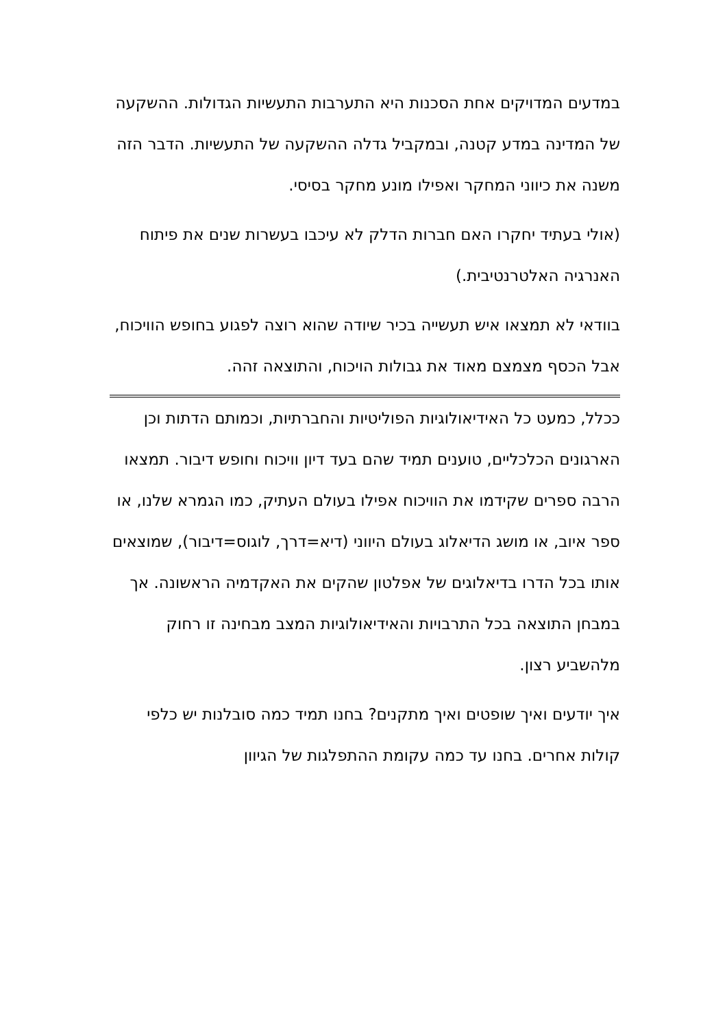במדעים המדויקים אחת הסכנות היא התערבות התעשיות הגדולות. ההשקעה של המדינה במדע קטנה, ובמקביל גדלה ההשקעה של התעשיות. הדבר הזה משנה את כיווני המחקר ואפילו מונע מחקר בסיסי.
(אולי בעתיד יחקרו האם חברות הדלק לא עיכבו בעשרות שנים את פיתוח האנרגיה האלטרנטיבית.)
בוודאי לא תמצאו איש תעשייה בכיר שיודה שהוא רוצה לפגוע בחופש הוויכוח, אבל הכסף מצמצם מאוד את גבולות הויכוח, והתוצאה זהה.
ככלל, כמעט כל האידיאולוגיות הפוליטיות והחברתיות, וכמותם הדתות וכן הארגונים הכלכליים, טוענים תמיד שהם בעד דיון וויכוח וחופש דיבור. תמצאו הרבה ספרים שקידמו את הוויכוח אפילו בעולם העתיק, כמו הגמרא שלנו, או ספר איוב, או מושג הדיאלוג בעולם היווני (דיא=דרך, לוגוס=דיבור), שמוצאים אותו בכל הדרו בדיאלוגים של אפלטון שהקים את האקדמיה הראשונה. אך במבחן התוצאה בכל התרבויות והאידיאולוגיות המצב מבחינה זו רחוק מלהשביע רצון.
איך יודעים ואיך שופטים ואיך מתקנים? בחנו תמיד כמה סובלנות יש כלפי קולות אחרים. בחנו עד כמה עקומת ההתפלגות של הגיוון